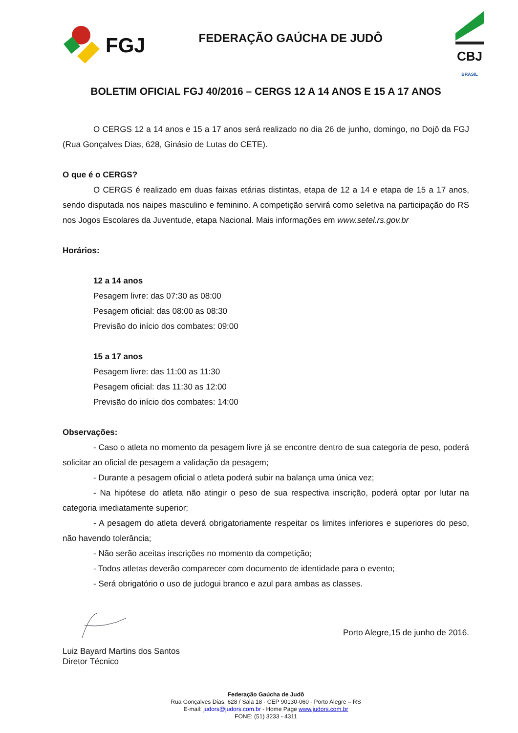FGJ
FEDERAÇÃO GAÚCHA DE JUDÔ
CBJ
BRASIL
BOLETIM OFICIAL FGJ 40/2016 – CERGS 12 A 14 ANOS E 15 A 17 ANOS
O CERGS 12 a 14 anos e 15 a 17 anos será realizado no dia 26 de junho, domingo, no Dojô da FGJ (Rua Gonçalves Dias, 628, Ginásio de Lutas do CETE).
O que é o CERGS?
O CERGS é realizado em duas faixas etárias distintas, etapa de 12 a 14 e etapa de 15 a 17 anos, sendo disputada nos naipes masculino e feminino. A competição servirá como seletiva na participação do RS nos Jogos Escolares da Juventude, etapa Nacional. Mais informações em www.setel.rs.gov.br
Horários:
12 a 14 anos
Pesagem livre: das 07:30 as 08:00
Pesagem oficial: das 08:00 as 08:30
Previsão do início dos combates: 09:00
15 a 17 anos
Pesagem livre: das 11:00 as 11:30
Pesagem oficial: das 11:30 as 12:00
Previsão do início dos combates: 14:00
Observações:
- Caso o atleta no momento da pesagem livre já se encontre dentro de sua categoria de peso, poderá solicitar ao oficial de pesagem a validação da pesagem;
- Durante a pesagem oficial o atleta poderá subir na balança uma única vez;
- Na hipótese do atleta não atingir o peso de sua respectiva inscrição, poderá optar por lutar na categoria imediatamente superior;
- A pesagem do atleta deverá obrigatoriamente respeitar os limites inferiores e superiores do peso, não havendo tolerância;
- Não serão aceitas inscrições no momento da competição;
- Todos atletas deverão comparecer com documento de identidade para o evento;
- Será obrigatório o uso de judogui branco e azul para ambas as classes.
Porto Alegre,15 de junho de 2016.
Luiz Bayard Martins dos Santos
Diretor Técnico
Federação Gaúcha de Judô
Rua Gonçalves Dias, 628 / Sala 18 - CEP 90130-060 - Porto Alegre – RS
E-mail: judors@judors.com.br - Home Page www.judors.com.br
FONE: (51) 3233 - 4311